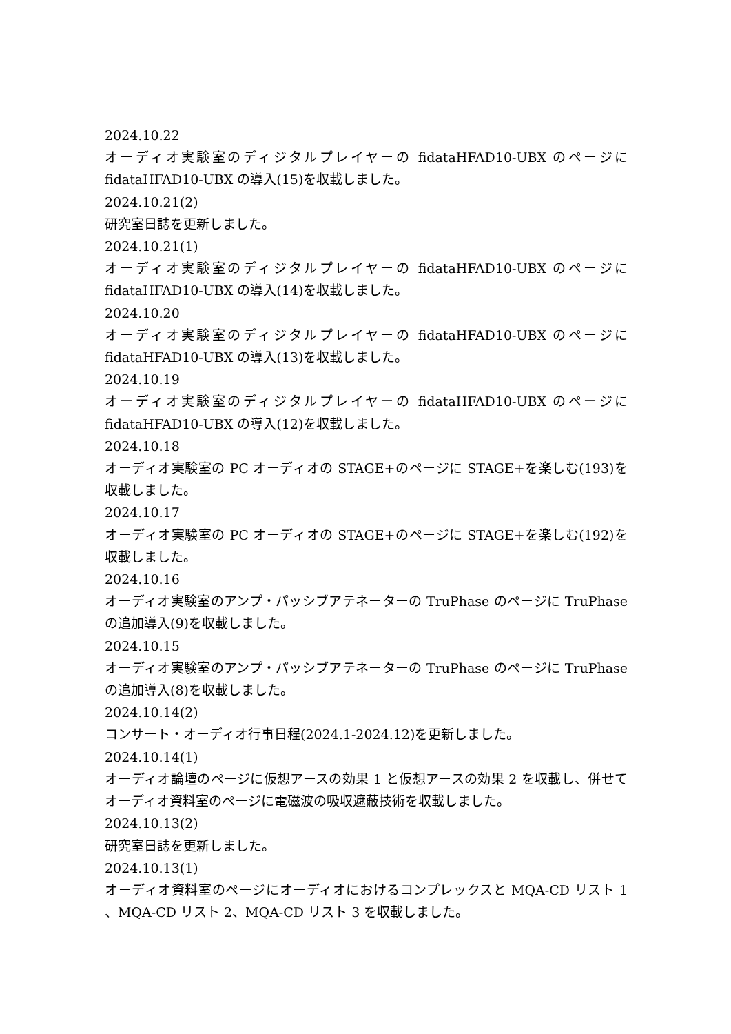2024.10.22
オーディオ実験室のディジタルプレイヤーの fidataHFAD10-UBX のページに fidataHFAD10-UBX の導入(15)を収載しました。
2024.10.21(2)
研究室日誌を更新しました。
2024.10.21(1)
オーディオ実験室のディジタルプレイヤーの fidataHFAD10-UBX のページに fidataHFAD10-UBX の導入(14)を収載しました。
2024.10.20
オーディオ実験室のディジタルプレイヤーの fidataHFAD10-UBX のページに fidataHFAD10-UBX の導入(13)を収載しました。
2024.10.19
オーディオ実験室のディジタルプレイヤーの fidataHFAD10-UBX のページに fidataHFAD10-UBX の導入(12)を収載しました。
2024.10.18
オーディオ実験室の PC オーディオの STAGE+のページに STAGE+を楽しむ(193)を収載しました。
2024.10.17
オーディオ実験室の PC オーディオの STAGE+のページに STAGE+を楽しむ(192)を収載しました。
2024.10.16
オーディオ実験室のアンプ・パッシブアテネーターの TruPhase のページに TruPhase の追加導入(9)を収載しました。
2024.10.15
オーディオ実験室のアンプ・パッシブアテネーターの TruPhase のページに TruPhase の追加導入(8)を収載しました。
2024.10.14(2)
コンサート・オーディオ行事日程(2024.1-2024.12)を更新しました。
2024.10.14(1)
オーディオ論壇のページに仮想アースの効果 1 と仮想アースの効果 2 を収載し、併せてオーディオ資料室のページに電磁波の吸収遮蔽技術を収載しました。
2024.10.13(2)
研究室日誌を更新しました。
2024.10.13(1)
オーディオ資料室のページにオーディオにおけるコンプレックスと MQA-CD リスト 1 、MQA-CD リスト 2、MQA-CD リスト 3 を収載しました。